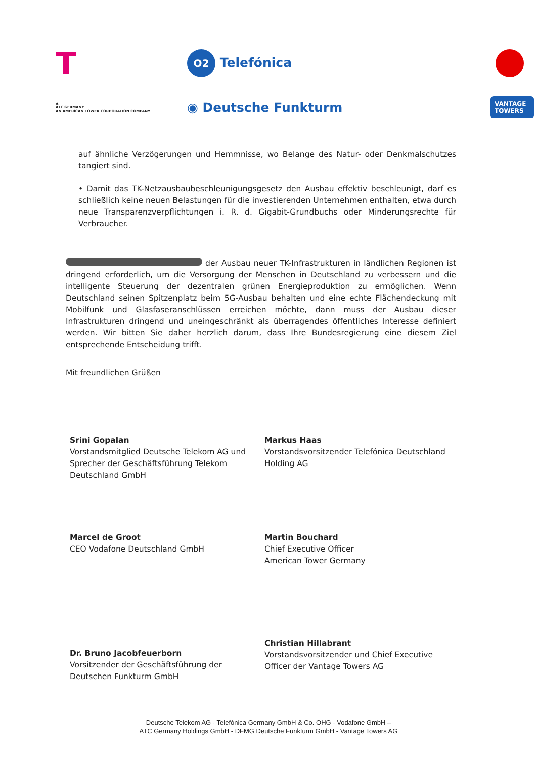T
O2 Telefónica
▲
ATC GERMANY
AN AMERICAN TOWER CORPORATION COMPANY
◉ Deutsche Funkturm
VANTAGE
TOWERS
auf ähnliche Verzögerungen und Hemmnisse, wo Belange des Natur- oder Denkmalschutzes tangiert sind.
• Damit das TK-Netzausbaubeschleunigungsgesetz den Ausbau effektiv beschleunigt, darf es schließlich keine neuen Belastungen für die investierenden Unternehmen enthalten, etwa durch neue Transparenzverpflichtungen i. R. d. Gigabit-Grundbuchs oder Minderungsrechte für Verbraucher.
der Ausbau neuer TK-Infrastrukturen in ländlichen Regionen ist dringend erforderlich, um die Versorgung der Menschen in Deutschland zu verbessern und die intelligente Steuerung der dezentralen grünen Energieproduktion zu ermöglichen. Wenn Deutschland seinen Spitzenplatz beim 5G-Ausbau behalten und eine echte Flächendeckung mit Mobilfunk und Glasfaseranschlüssen erreichen möchte, dann muss der Ausbau dieser Infrastrukturen dringend und uneingeschränkt als überragendes öffentliches Interesse definiert werden. Wir bitten Sie daher herzlich darum, dass Ihre Bundesregierung eine diesem Ziel entsprechende Entscheidung trifft.
Mit freundlichen Grüßen
Srini Gopalan
Vorstandsmitglied Deutsche Telekom AG und Sprecher der Geschäftsführung Telekom Deutschland GmbH
Markus Haas
Vorstandsvorsitzender Telefónica Deutschland Holding AG
Marcel de Groot
CEO Vodafone Deutschland GmbH
Martin Bouchard
Chief Executive Officer
American Tower Germany
Dr. Bruno Jacobfeuerborn
Vorsitzender der Geschäftsführung der Deutschen Funkturm GmbH
Christian Hillabrant
Vorstandsvorsitzender und Chief Executive Officer der Vantage Towers AG
Deutsche Telekom AG - Telefónica Germany GmbH & Co. OHG - Vodafone GmbH –
ATC Germany Holdings GmbH - DFMG Deutsche Funkturm GmbH - Vantage Towers AG